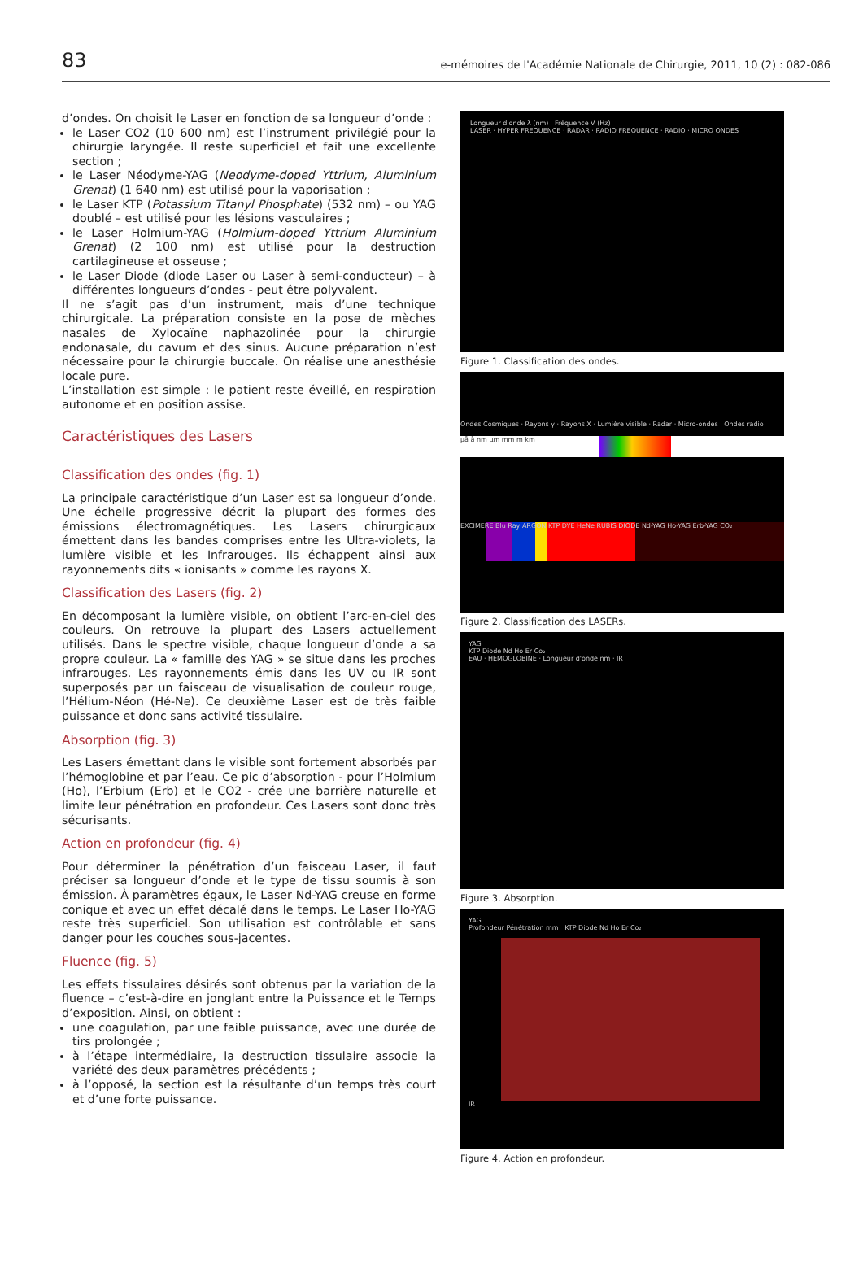83 e-mémoires de l'Académie Nationale de Chirurgie, 2011, 10 (2) : 082-086
d’ondes. On choisit le Laser en fonction de sa longueur d’onde :
le Laser CO2 (10 600 nm) est l’instrument privilégié pour la chirurgie laryngée. Il reste superficiel et fait une excellente section ;
le Laser Néodyme-YAG (Neodyme-doped Yttrium, Aluminium Grenat) (1 640 nm) est utilisé pour la vaporisation ;
le Laser KTP (Potassium Titanyl Phosphate) (532 nm) – ou YAG doublé – est utilisé pour les lésions vasculaires ;
le Laser Holmium-YAG (Holmium-doped Yttrium Aluminium Grenat) (2 100 nm) est utilisé pour la destruction cartilagineuse et osseuse ;
le Laser Diode (diode Laser ou Laser à semi-conducteur) – à différentes longueurs d’ondes - peut être polyvalent.
Il ne s’agit pas d’un instrument, mais d’une technique chirurgicale. La préparation consiste en la pose de mèches nasales de Xylocaïne naphazolinée pour la chirurgie endonasale, du cavum et des sinus. Aucune préparation n’est nécessaire pour la chirurgie buccale. On réalise une anesthésie locale pure.
L’installation est simple : le patient reste éveillé, en respiration autonome et en position assise.
Caractéristiques des Lasers
Classification des ondes (fig. 1)
La principale caractéristique d’un Laser est sa longueur d’onde. Une échelle progressive décrit la plupart des formes des émissions électromagnétiques. Les Lasers chirurgicaux émettent dans les bandes comprises entre les Ultra-violets, la lumière visible et les Infrarouges. Ils échappent ainsi aux rayonnements dits « ionisants » comme les rayons X.
Classification des Lasers (fig. 2)
En décomposant la lumière visible, on obtient l’arc-en-ciel des couleurs. On retrouve la plupart des Lasers actuellement utilisés. Dans le spectre visible, chaque longueur d’onde a sa propre couleur. La « famille des YAG » se situe dans les proches infrarouges. Les rayonnements émis dans les UV ou IR sont superposés par un faisceau de visualisation de couleur rouge, l’Hélium-Néon (Hé-Ne). Ce deuxième Laser est de très faible puissance et donc sans activité tissulaire.
Absorption (fig. 3)
Les Lasers émettant dans le visible sont fortement absorbés par l’hémoglobine et par l’eau. Ce pic d’absorption - pour l’Holmium (Ho), l’Erbium (Erb) et le CO2 - crée une barrière naturelle et limite leur pénétration en profondeur. Ces Lasers sont donc très sécurisants.
Action en profondeur (fig. 4)
Pour déterminer la pénétration d’un faisceau Laser, il faut préciser sa longueur d’onde et le type de tissu soumis à son émission. À paramètres égaux, le Laser Nd-YAG creuse en forme conique et avec un effet décalé dans le temps. Le Laser Ho-YAG reste très superficiel. Son utilisation est contrôlable et sans danger pour les couches sous-jacentes.
Fluence (fig. 5)
Les effets tissulaires désirés sont obtenus par la variation de la fluence – c’est-à-dire en jonglant entre la Puissance et le Temps d’exposition. Ainsi, on obtient :
une coagulation, par une faible puissance, avec une durée de tirs prolongée ;
à l’étape intermédiaire, la destruction tissulaire associe la variété des deux paramètres précédents ;
à l’opposé, la section est la résultante d’un temps très court et d’une forte puissance.
Longueur d'onde λ (nm) Fréquence V (Hz)
LASER · HYPER FREQUENCE · RADAR · RADIO FREQUENCE · RADIO · MICRO ONDES
Figure 1. Classification des ondes.
Ondes Cosmiques · Rayons γ · Rayons X · Lumière visible · Radar · Micro-ondes · Ondes radio
µå å nm µm mm m km
EXCIMERE Blu Ray ARGON KTP DYE HeNe RUBIS DIODE Nd-YAG Ho-YAG Erb-YAG CO₂
Figure 2. Classification des LASERs.
YAG
KTP Diode Nd Ho Er Co₂
EAU · HEMOGLOBINE · Longueur d'onde nm · IR
Figure 3. Absorption.
YAG
Profondeur Pénétration mm KTP Diode Nd Ho Er Co₂
IR
Figure 4. Action en profondeur.